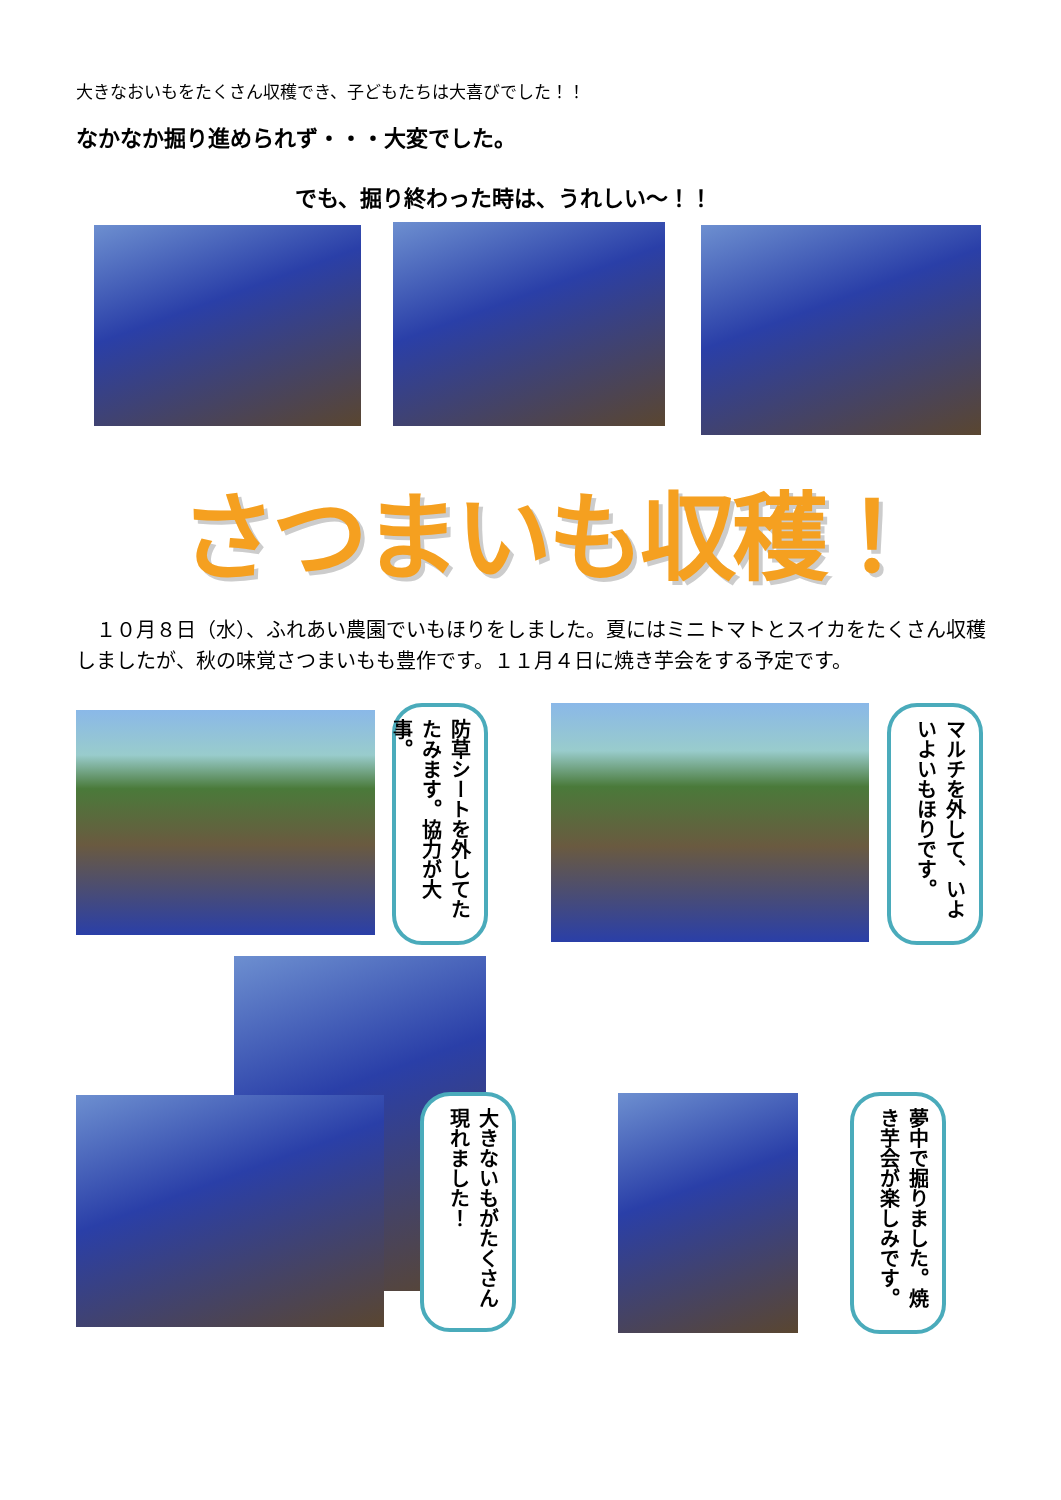大きなおいもをたくさん収穫でき、子どもたちは大喜びでした！！
なかなか掘り進められず・・・大変でした。
でも、掘り終わった時は、うれしい～！！
さつまいも収穫！
　１０月８日（水）、ふれあい農園でいもほりをしました。夏にはミニトマトとスイカをたくさん収穫しましたが、秋の味覚さつまいもも豊作です。１１月４日に焼き芋会をする予定です。
防草シートを外してたたみます。協力が大事。
マルチを外して、いよいよいもほりです。
大きないもがたくさん現れました！
夢中で掘りました。焼き芋会が楽しみです。